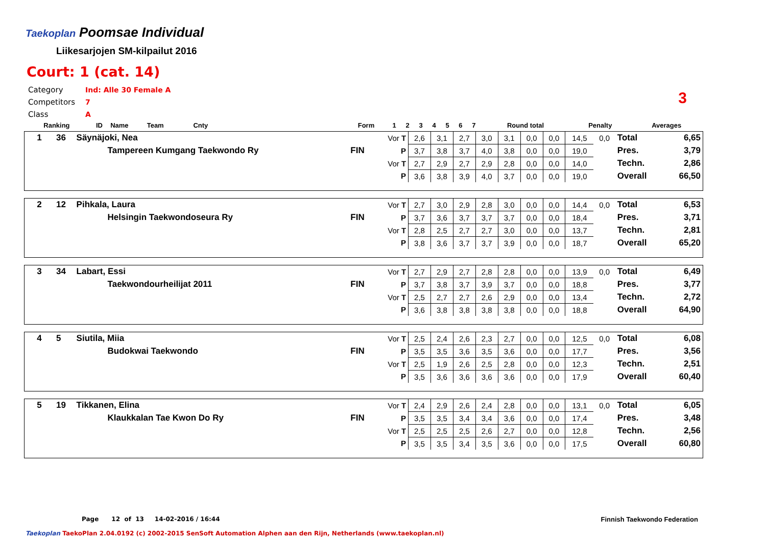Taekoplan
Poomsae Individual
Liikesarjojen SM-kilpailut 2016
Court: 1 (cat. 14)
Category Ind: Alle 30 Female A
Competitors 7
Class A
3
| Ranking | ID | Name Team Cnty | | Form | 1 | 2 | 3 | 4 | 5 | 6 | 7 | Round total | Penalty | Averages |
| --- | --- | --- | --- | --- | --- | --- | --- | --- | --- | --- | --- | --- | --- | --- |
| 1 | 36 | Säynäjoki, Nea | | Vor T | 2,6 | 3,1 | 2,7 | 3,0 | 3,1 | 0,0 | 0,0 | 14,5 | 0,0 | Total | 6,65 |
| | | Tampereen Kumgang Taekwondo Ry | FIN | P | 3,7 | 3,8 | 3,7 | 4,0 | 3,8 | 0,0 | 0,0 | 19,0 | | Pres. | 3,79 |
| | | | | Vor T | 2,7 | 2,9 | 2,7 | 2,9 | 2,8 | 0,0 | 0,0 | 14,0 | | Techn. | 2,86 |
| | | | | P | 3,6 | 3,8 | 3,9 | 4,0 | 3,7 | 0,0 | 0,0 | 19,0 | | Overall | 66,50 |
| 2 | 12 | Pihkala, Laura | | Vor T | 2,7 | 3,0 | 2,9 | 2,8 | 3,0 | 0,0 | 0,0 | 14,4 | 0,0 | Total | 6,53 |
| | | Helsingin Taekwondoseura Ry | FIN | P | 3,7 | 3,6 | 3,7 | 3,7 | 3,7 | 0,0 | 0,0 | 18,4 | | Pres. | 3,71 |
| | | | | Vor T | 2,8 | 2,5 | 2,7 | 2,7 | 3,0 | 0,0 | 0,0 | 13,7 | | Techn. | 2,81 |
| | | | | P | 3,8 | 3,6 | 3,7 | 3,7 | 3,9 | 0,0 | 0,0 | 18,7 | | Overall | 65,20 |
| 3 | 34 | Labart, Essi | | Vor T | 2,7 | 2,9 | 2,7 | 2,8 | 2,8 | 0,0 | 0,0 | 13,9 | 0,0 | Total | 6,49 |
| | | Taekwondourheilijat 2011 | FIN | P | 3,7 | 3,8 | 3,7 | 3,9 | 3,7 | 0,0 | 0,0 | 18,8 | | Pres. | 3,77 |
| | | | | Vor T | 2,5 | 2,7 | 2,7 | 2,6 | 2,9 | 0,0 | 0,0 | 13,4 | | Techn. | 2,72 |
| | | | | P | 3,6 | 3,8 | 3,8 | 3,8 | 3,8 | 0,0 | 0,0 | 18,8 | | Overall | 64,90 |
| 4 | 5 | Siutila, Miia | | Vor T | 2,5 | 2,4 | 2,6 | 2,3 | 2,7 | 0,0 | 0,0 | 12,5 | 0,0 | Total | 6,08 |
| | | Budokwai Taekwondo | FIN | P | 3,5 | 3,5 | 3,6 | 3,5 | 3,6 | 0,0 | 0,0 | 17,7 | | Pres. | 3,56 |
| | | | | Vor T | 2,5 | 1,9 | 2,6 | 2,5 | 2,8 | 0,0 | 0,0 | 12,3 | | Techn. | 2,51 |
| | | | | P | 3,5 | 3,6 | 3,6 | 3,6 | 3,6 | 0,0 | 0,0 | 17,9 | | Overall | 60,40 |
| 5 | 19 | Tikkanen, Elina | | Vor T | 2,4 | 2,9 | 2,6 | 2,4 | 2,8 | 0,0 | 0,0 | 13,1 | 0,0 | Total | 6,05 |
| | | Klaukkalan Tae Kwon Do Ry | FIN | P | 3,5 | 3,5 | 3,4 | 3,4 | 3,6 | 0,0 | 0,0 | 17,4 | | Pres. | 3,48 |
| | | | | Vor T | 2,5 | 2,5 | 2,5 | 2,6 | 2,7 | 0,0 | 0,0 | 12,8 | | Techn. | 2,56 |
| | | | | P | 3,5 | 3,5 | 3,4 | 3,5 | 3,6 | 0,0 | 0,0 | 17,5 | | Overall | 60,80 |
Page 12 of 13 14-02-2016 / 16:44
Finnish Taekwondo Federation
Taekoplan TaekoPlan 2.04.0192 (c) 2002-2015 SenSoft Automation Alphen aan den Rijn, Netherlands (www.taekoplan.nl)